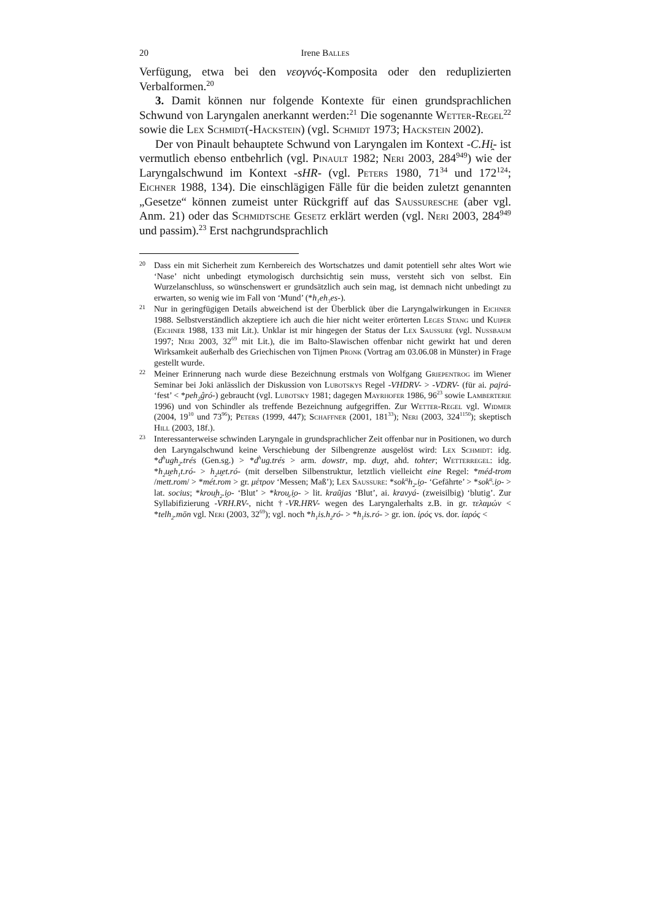20 Irene Balles
Verfügung, etwa bei den νεογνός-Komposita oder den reduplizierten Verbalformen.<sup>20</sup>
3. Damit können nur folgende Kontexte für einen grundsprachlichen Schwund von Laryngalen anerkannt werden:<sup>21</sup> Die sogenannte Wetter-Regel<sup>22</sup> sowie die Lex Schmidt(-Hackstein) (vgl. Schmidt 1973; Hackstein 2002).
Der von Pinault behauptete Schwund von Laryngalen im Kontext -C.Hi̯- ist vermutlich ebenso entbehrlich (vgl. Pinault 1982; Neri 2003, 284<sup>949</sup>) wie der Laryngalschwund im Kontext -sHR- (vgl. Peters 1980, 71<sup>34</sup> und 172<sup>124</sup>; Eichner 1988, 134). Die einschlägigen Fälle für die beiden zuletzt genannten „Gesetze“ können zumeist unter Rückgriff auf das Saussuresche (aber vgl. Anm. 21) oder das Schmidtsche Gesetz erklärt werden (vgl. Neri 2003, 284<sup>949</sup> und passim).<sup>23</sup> Erst nachgrundsprachlich
20
Dass ein mit Sicherheit zum Kernbereich des Wortschatzes und damit potentiell sehr altes Wort wie ‘Nase’ nicht unbedingt etymologisch durchsichtig sein muss, versteht sich von selbst. Ein Wurzelanschluss, so wünschenswert er grundsätzlich auch sein mag, ist demnach nicht unbedingt zu erwarten, so wenig wie im Fall von ‘Mund’ (*h<sub>1</sub>eh<sub>3</sub>es-).
21
Nur in geringfügigen Details abweichend ist der Überblick über die Laryngalwirkungen in Eichner 1988. Selbstverständlich akzeptiere ich auch die hier nicht weiter erörterten Leges Stang und Kuiper (Eichner 1988, 133 mit Lit.). Unklar ist mir hingegen der Status der Lex Saussure (vgl. Nussbaum 1997; Neri 2003, 32<sup>69</sup> mit Lit.), die im Balto-Slawischen offenbar nicht gewirkt hat und deren Wirksamkeit außerhalb des Griechischen von Tijmen Pronk (Vortrag am 03.06.08 in Münster) in Frage gestellt wurde.
22
Meiner Erinnerung nach wurde diese Bezeichnung erstmals von Wolfgang Griepentrog im Wiener Seminar bei Joki anlässlich der Diskussion von Lubotskys Regel -VHDRV- > -VDRV- (für ai. pajrá- ‘fest’ < *peh<sub>2</sub>ĝró-) gebraucht (vgl. Lubotsky 1981; dagegen Mayrhofer 1986, 96<sup>23</sup> sowie Lamberterie 1996) und von Schindler als treffende Bezeichnung aufgegriffen. Zur Wetter-Regel vgl. Widmer (2004, 19<sup>10</sup> und 73<sup>96</sup>); Peters (1999, 447); Schaffner (2001, 181<sup>33</sup>); Neri (2003, 324<sup>1150</sup>); skeptisch Hill (2003, 18f.).
23
Interessanterweise schwinden Laryngale in grundsprachlicher Zeit offenbar nur in Positionen, wo durch den Laryngalschwund keine Verschiebung der Silbengrenze ausgelöst wird: Lex Schmidt: idg. *d<sup>h</sup>ugh<sub>2</sub>.trés (Gen.sg.) > *d<sup>h</sup>ug.trés > arm. dowstr, mp. duχt, ahd. tohter; Wetterregel: idg. *h<sub>2</sub>u̯eh<sub>1</sub>t.ró- > h<sub>2</sub>u̯et.ró- (mit derselben Silbenstruktur, letztlich vielleicht eine Regel: *méd-trom /mett.rom/ > *mét.rom > gr. μέτρον ‘Messen; Maß’); Lex Saussure: *sok<sup>u̯</sup>h<sub>2</sub>.i̯o- ‘Gefährte’ > *sok<sup>u̯</sup>.i̯o- > lat. socius; *krou̯h<sub>2</sub>.i̯o- ‘Blut’ > *krou̯.i̯o- > lit. kraũjas ‘Blut’, ai. kravyá- (zweisilbig) ‘blutig’. Zur Syllabifizierung -VRH.RV-, nicht †-VR.HRV- wegen des Laryngalerhalts z.B. in gr. τελαμών < *telh<sub>2</sub>.mōn vgl. Neri (2003, 32<sup>69</sup>); vgl. noch *h<sub>1</sub>is.h<sub>2</sub>ró- > *h<sub>1</sub>is.ró- > gr. ion. ἱρός vs. dor. ἱαρός <